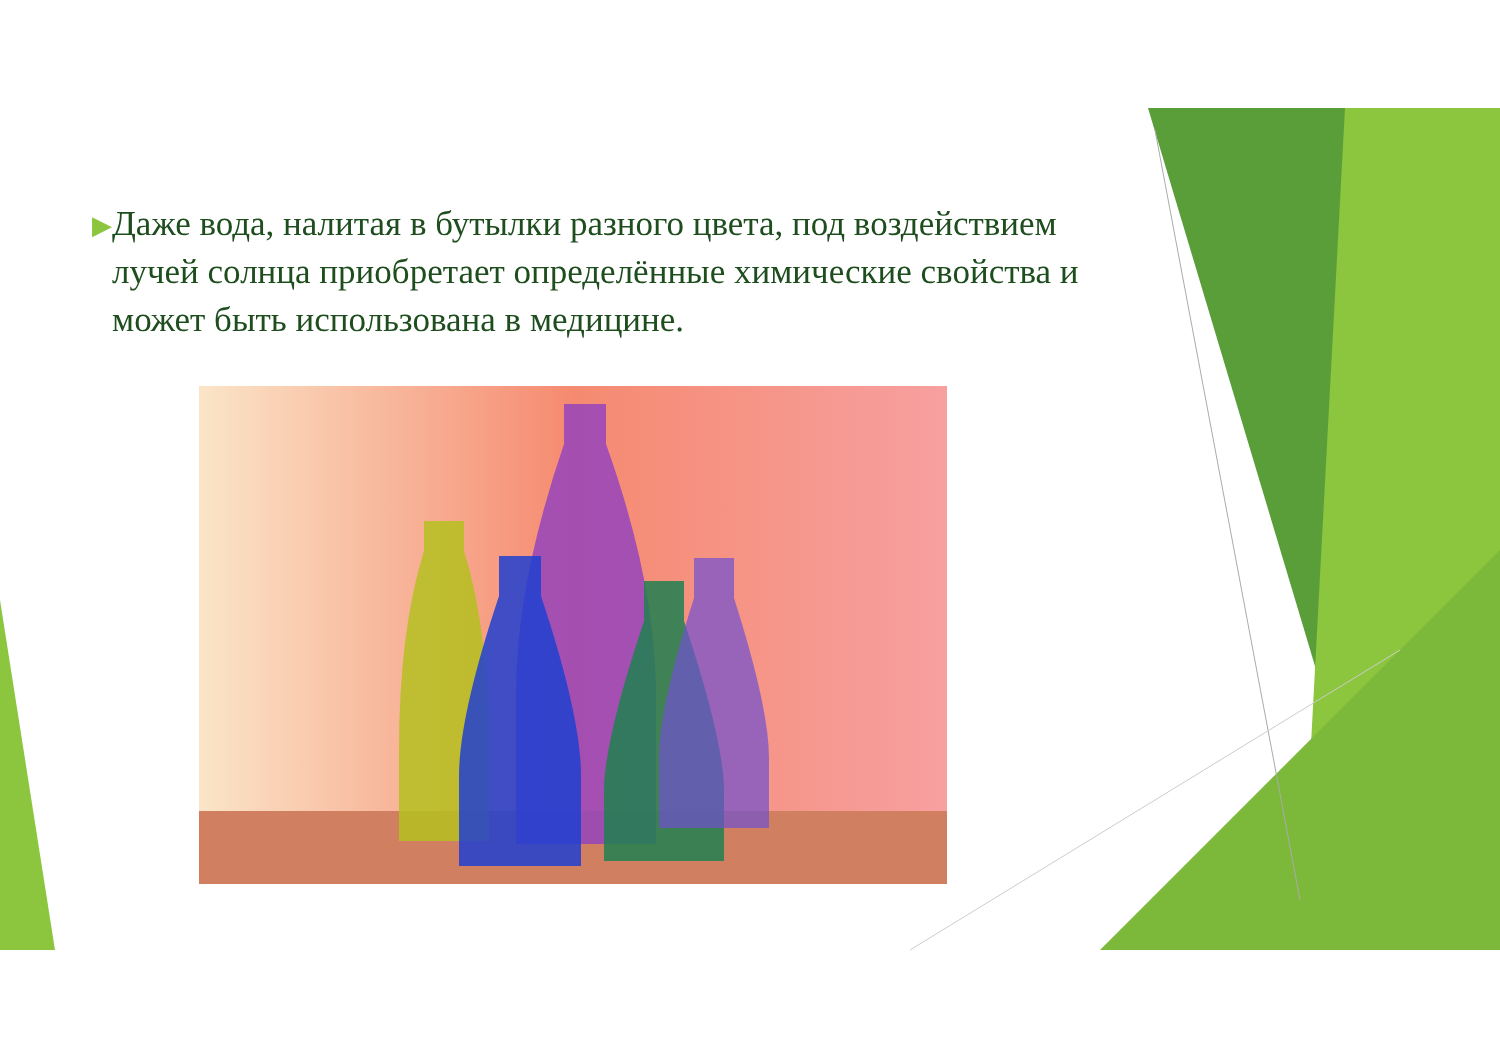▶
Даже вода, налитая в бутылки разного цвета, под воздействием лучей солнца приобретает определённые химические свойства и может быть использована в медицине.